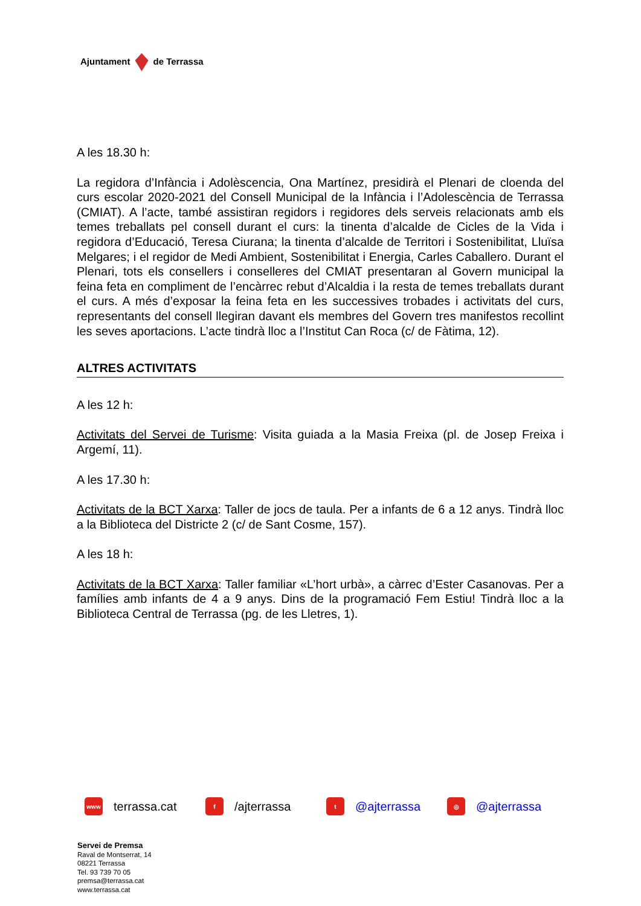Ajuntament de Terrassa
A les 18.30 h:
La regidora d’Infància i Adolèscencia, Ona Martínez, presidirà el Plenari de cloenda del curs escolar 2020-2021 del Consell Municipal de la Infància i l’Adolescència de Terrassa (CMIAT). A l’acte, també assistiran regidors i regidores dels serveis relacionats amb els temes treballats pel consell durant el curs: la tinenta d’alcalde de Cicles de la Vida i regidora d’Educació, Teresa Ciurana; la tinenta d’alcalde de Territori i Sostenibilitat, Lluïsa Melgares; i el regidor de Medi Ambient, Sostenibilitat i Energia, Carles Caballero. Durant el Plenari, tots els consellers i conselleres del CMIAT presentaran al Govern municipal la feina feta en compliment de l’encàrrec rebut d’Alcaldia i la resta de temes treballats durant el curs. A més d’exposar la feina feta en les successives trobades i activitats del curs, representants del consell llegiran davant els membres del Govern tres manifestos recollint les seves aportacions. L’acte tindrà lloc a l’Institut Can Roca (c/ de Fàtima, 12).
ALTRES ACTIVITATS
A les 12 h:
Activitats del Servei de Turisme: Visita guiada a la Masia Freixa (pl. de Josep Freixa i Argemí, 11).
A les 17.30 h:
Activitats de la BCT Xarxa: Taller de jocs de taula. Per a infants de 6 a 12 anys. Tindrà lloc a la Biblioteca del Districte 2 (c/ de Sant Cosme, 157).
A les 18 h:
Activitats de la BCT Xarxa: Taller familiar «L’hort urbà», a càrrec d’Ester Casanovas. Per a famílies amb infants de 4 a 9 anys. Dins de la programació Fem Estiu! Tindrà lloc a la Biblioteca Central de Terrassa (pg. de les Lletres, 1).
www terrassa.cat
f /ajterrassa
t @ajterrassa
◎ @ajterrassa
Servei de Premsa
Raval de Montserrat, 14
08221 Terrassa
Tel. 93 739 70 05
premsa@terrassa.cat
www.terrassa.cat